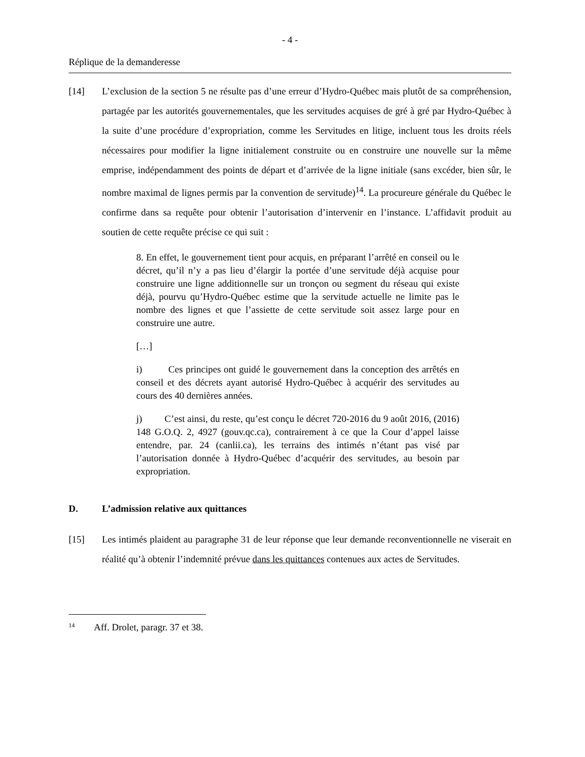- 4 -
Réplique de la demanderesse
[14] L’exclusion de la section 5 ne résulte pas d’une erreur d’Hydro-Québec mais plutôt de sa compréhension, partagée par les autorités gouvernementales, que les servitudes acquises de gré à gré par Hydro-Québec à la suite d’une procédure d’expropriation, comme les Servitudes en litige, incluent tous les droits réels nécessaires pour modifier la ligne initialement construite ou en construire une nouvelle sur la même emprise, indépendamment des points de départ et d’arrivée de la ligne initiale (sans excéder, bien sûr, le nombre maximal de lignes permis par la convention de servitude)<sup>14</sup>. La procureure générale du Québec le confirme dans sa requête pour obtenir l’autorisation d’intervenir en l’instance. L’affidavit produit au soutien de cette requête précise ce qui suit :
8. En effet, le gouvernement tient pour acquis, en préparant l’arrêté en conseil ou le décret, qu’il n’y a pas lieu d’élargir la portée d’une servitude déjà acquise pour construire une ligne additionnelle sur un tronçon ou segment du réseau qui existe déjà, pourvu qu’Hydro-Québec estime que la servitude actuelle ne limite pas le nombre des lignes et que l’assiette de cette servitude soit assez large pour en construire une autre.
[…]
i) Ces principes ont guidé le gouvernement dans la conception des arrêtés en conseil et des décrets ayant autorisé Hydro-Québec à acquérir des servitudes au cours des 40 dernières années.
j) C’est ainsi, du reste, qu’est conçu le décret 720-2016 du 9 août 2016, (2016) 148 G.O.Q. 2, 4927 (gouv.qc.ca), contrairement à ce que la Cour d’appel laisse entendre, par. 24 (canlii.ca), les terrains des intimés n’étant pas visé par l’autorisation donnée à Hydro-Québec d’acquérir des servitudes, au besoin par expropriation.
D. L’admission relative aux quittances
[15] Les intimés plaident au paragraphe 31 de leur réponse que leur demande reconventionnelle ne viserait en réalité qu’à obtenir l’indemnité prévue dans les quittances contenues aux actes de Servitudes.
<sup>14</sup> Aff. Drolet, paragr. 37 et 38.